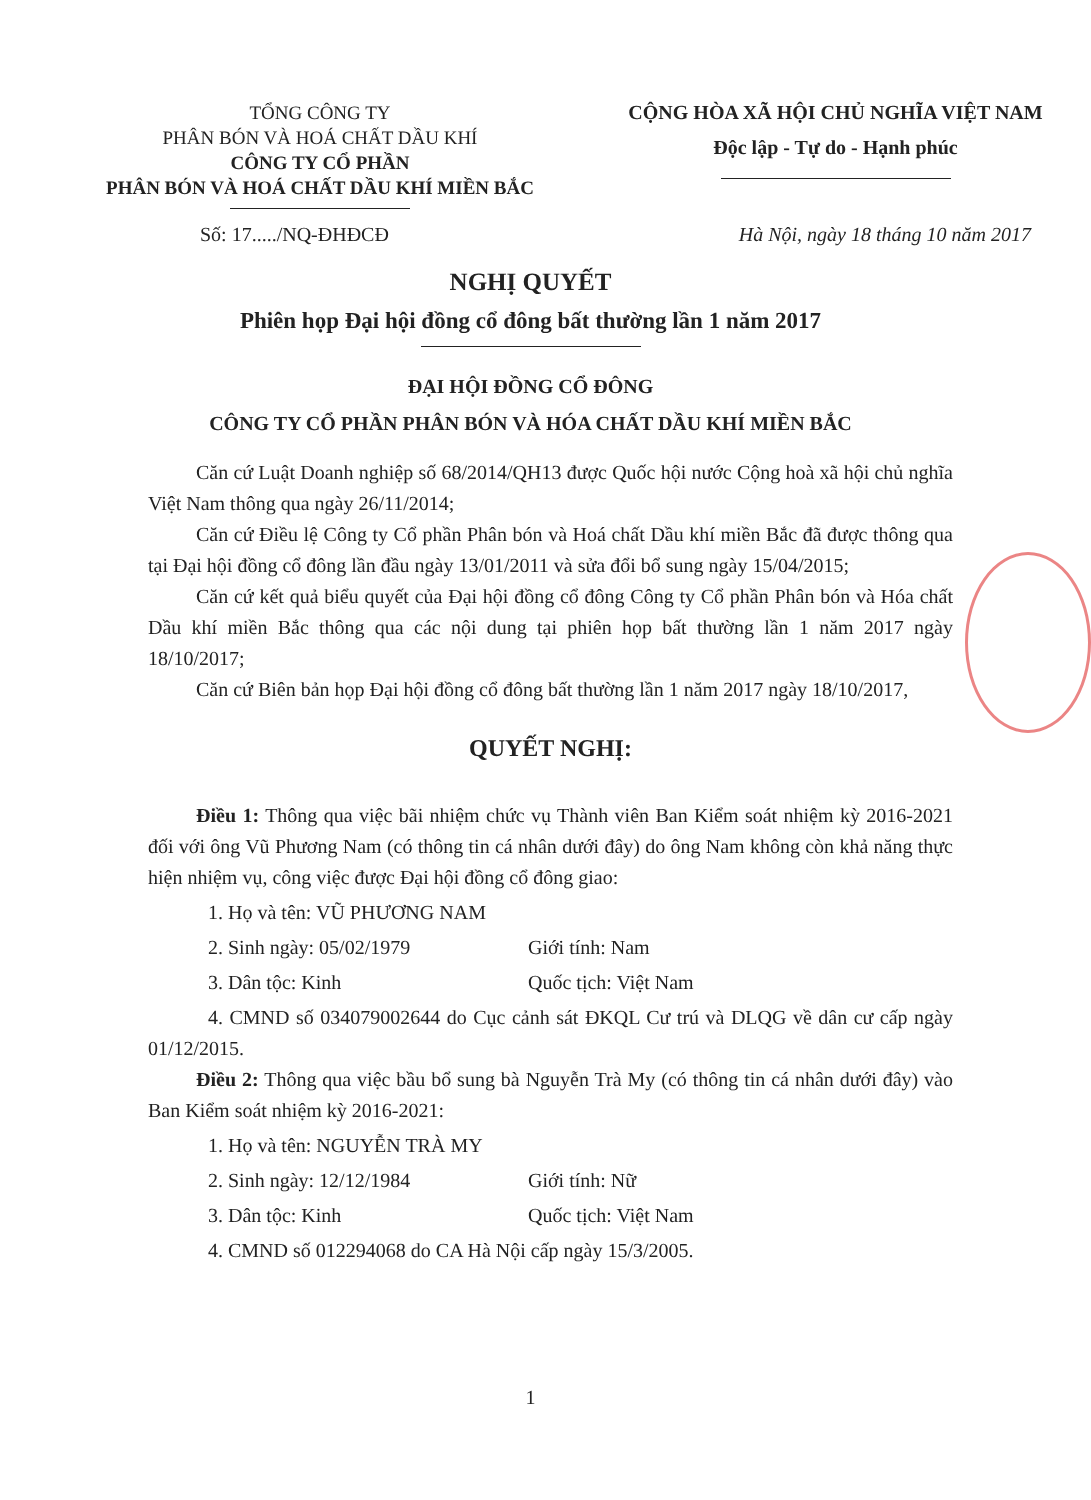TỔNG CÔNG TY
PHÂN BÓN VÀ HOÁ CHẤT DẦU KHÍ
CÔNG TY CỔ PHẦN
PHÂN BÓN VÀ HOÁ CHẤT DẦU KHÍ MIỀN BẮC
CỘNG HÒA XÃ HỘI CHỦ NGHĨA VIỆT NAM
Độc lập - Tự do - Hạnh phúc
Số: 17...../NQ-ĐHĐCĐ Hà Nội, ngày 18 tháng 10 năm 2017
NGHỊ QUYẾT
Phiên họp Đại hội đồng cổ đông bất thường lần 1 năm 2017
ĐẠI HỘI ĐỒNG CỔ ĐÔNG
CÔNG TY CỔ PHẦN PHÂN BÓN VÀ HÓA CHẤT DẦU KHÍ MIỀN BẮC
Căn cứ Luật Doanh nghiệp số 68/2014/QH13 được Quốc hội nước Cộng hoà xã hội chủ nghĩa Việt Nam thông qua ngày 26/11/2014;
Căn cứ Điều lệ Công ty Cổ phần Phân bón và Hoá chất Dầu khí miền Bắc đã được thông qua tại Đại hội đồng cổ đông lần đầu ngày 13/01/2011 và sửa đổi bổ sung ngày 15/04/2015;
Căn cứ kết quả biểu quyết của Đại hội đồng cổ đông Công ty Cổ phần Phân bón và Hóa chất Dầu khí miền Bắc thông qua các nội dung tại phiên họp bất thường lần 1 năm 2017 ngày 18/10/2017;
Căn cứ Biên bản họp Đại hội đồng cổ đông bất thường lần 1 năm 2017 ngày 18/10/2017,
QUYẾT NGHỊ:
Điều 1: Thông qua việc bãi nhiệm chức vụ Thành viên Ban Kiểm soát nhiệm kỳ 2016-2021 đối với ông Vũ Phương Nam (có thông tin cá nhân dưới đây) do ông Nam không còn khả năng thực hiện nhiệm vụ, công việc được Đại hội đồng cổ đông giao:
1. Họ và tên: VŨ PHƯƠNG NAM
2. Sinh ngày: 05/02/1979 Giới tính: Nam
3. Dân tộc: Kinh Quốc tịch: Việt Nam
4. CMND số 034079002644 do Cục cảnh sát ĐKQL Cư trú và DLQG về dân cư cấp ngày 01/12/2015.
Điều 2: Thông qua việc bầu bổ sung bà Nguyễn Trà My (có thông tin cá nhân dưới đây) vào Ban Kiểm soát nhiệm kỳ 2016-2021:
1. Họ và tên: NGUYỄN TRÀ MY
2. Sinh ngày: 12/12/1984 Giới tính: Nữ
3. Dân tộc: Kinh Quốc tịch: Việt Nam
4. CMND số 012294068 do CA Hà Nội cấp ngày 15/3/2005.
1